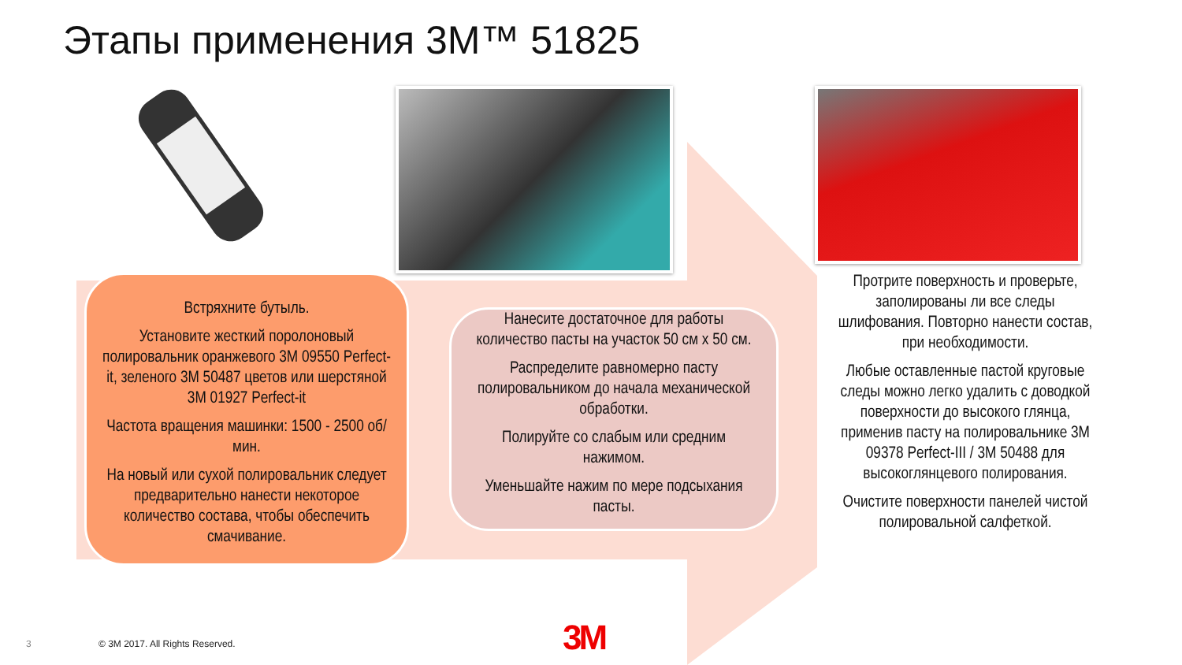Этапы применения 3M™ 51825
Встряхните бутыль.
Установите жесткий поролоновый полировальник оранжевого 3M 09550 Perfect-it, зеленого 3M 50487 цветов или шерстяной 3M 01927 Perfect-it
Частота вращения машинки: 1500 - 2500 об/мин.
На новый или сухой полировальник следует предварительно нанести некоторое количество состава, чтобы обеспечить смачивание.
Нанесите достаточное для работы количество пасты на участок 50 см х 50 см.
Распределите равномерно пасту полировальником до начала механической обработки.
Полируйте со слабым или средним нажимом.
Уменьшайте нажим по мере подсыхания пасты.
Протрите поверхность и проверьте, заполированы ли все следы шлифования. Повторно нанести состав, при необходимости.
Любые оставленные пастой круговые следы можно легко удалить с доводкой поверхности до высокого глянца, применив пасту на полировальнике 3M 09378 Perfect-III / 3M 50488 для высокоглянцевого полирования.
Очистите поверхности панелей чистой полировальной салфеткой.
3
© 3M 2017. All Rights Reserved.
3M